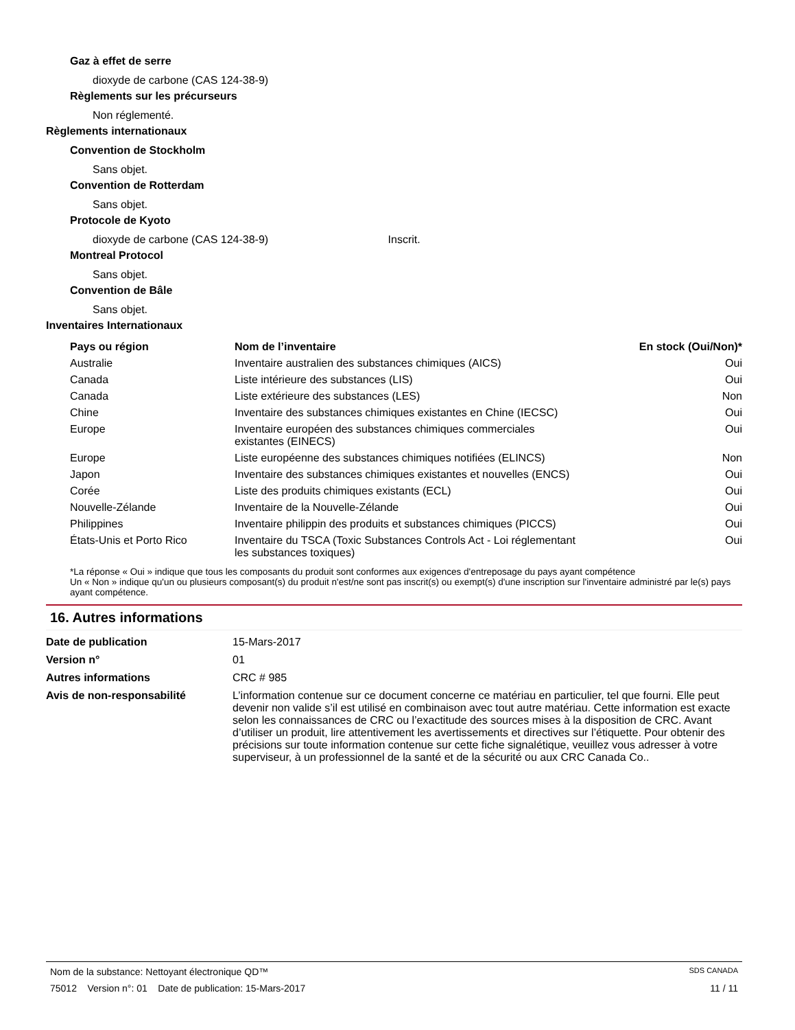Gaz à effet de serre
dioxyde de carbone (CAS 124-38-9)
Règlements sur les précurseurs
Non réglementé.
Règlements internationaux
Convention de Stockholm
Sans objet.
Convention de Rotterdam
Sans objet.
Protocole de Kyoto
dioxyde de carbone (CAS 124-38-9) Inscrit.
Montreal Protocol
Sans objet.
Convention de Bâle
Sans objet.
Inventaires Internationaux
| Pays ou région | Nom de l’inventaire | En stock (Oui/Non)* |
| --- | --- | --- |
| Australie | Inventaire australien des substances chimiques (AICS) | Oui |
| Canada | Liste intérieure des substances (LIS) | Oui |
| Canada | Liste extérieure des substances (LES) | Non |
| Chine | Inventaire des substances chimiques existantes en Chine (IECSC) | Oui |
| Europe | Inventaire européen des substances chimiques commerciales existantes (EINECS) | Oui |
| Europe | Liste européenne des substances chimiques notifiées (ELINCS) | Non |
| Japon | Inventaire des substances chimiques existantes et nouvelles (ENCS) | Oui |
| Corée | Liste des produits chimiques existants (ECL) | Oui |
| Nouvelle-Zélande | Inventaire de la Nouvelle-Zélande | Oui |
| Philippines | Inventaire philippin des produits et substances chimiques (PICCS) | Oui |
| États-Unis et Porto Rico | Inventaire du TSCA (Toxic Substances Controls Act - Loi réglementant les substances toxiques) | Oui |
*La réponse « Oui » indique que tous les composants du produit sont conformes aux exigences d'entreposage du pays ayant compétence
Un « Non » indique qu'un ou plusieurs composant(s) du produit n'est/ne sont pas inscrit(s) ou exempt(s) d'une inscription sur l'inventaire administré par le(s) pays ayant compétence.
16. Autres informations
| Date de publication | 15-Mars-2017 |
| Version n° | 01 |
| Autres informations | CRC # 985 |
| Avis de non-responsabilité | L’information contenue sur ce document concerne ce matériau en particulier, tel que fourni. Elle peut devenir non valide s’il est utilisé en combinaison avec tout autre matériau. Cette information est exacte selon les connaissances de CRC ou l’exactitude des sources mises à la disposition de CRC. Avant d’utiliser un produit, lire attentivement les avertissements et directives sur l’étiquette. Pour obtenir des précisions sur toute information contenue sur cette fiche signalétique, veuillez vous adresser à votre superviseur, à un professionnel de la santé et de la sécurité ou aux CRC Canada Co.. |
Nom de la substance: Nettoyant électronique QD™ SDS CANADA
75012 Version n°: 01 Date de publication: 15-Mars-2017 11 / 11